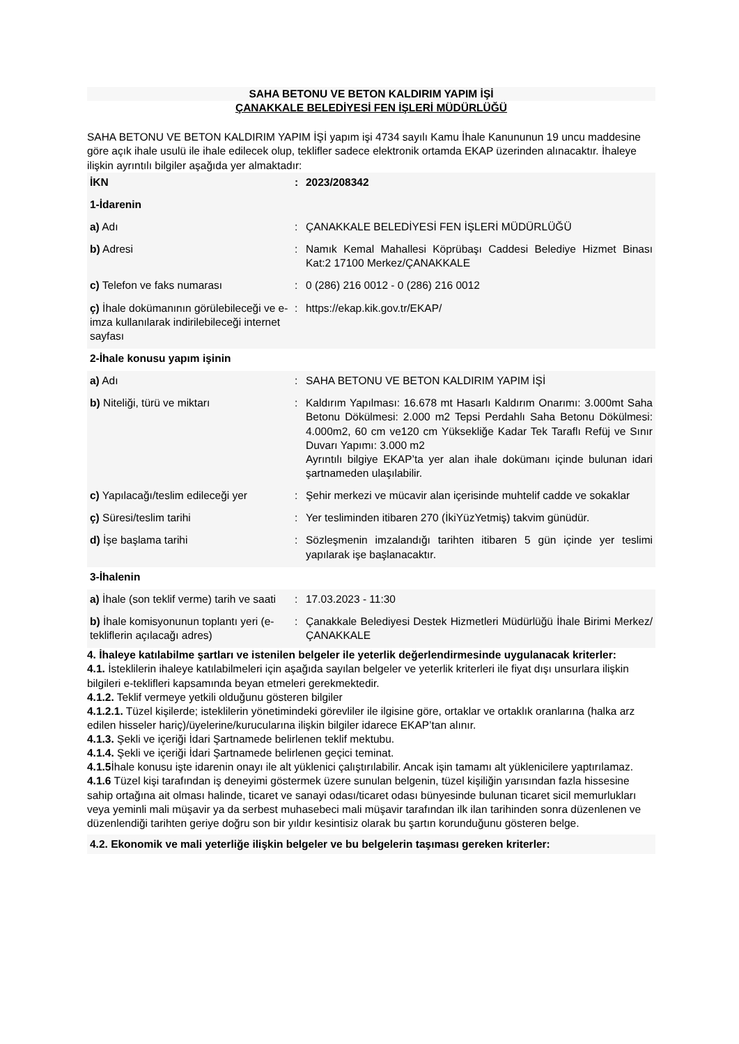SAHA BETONU VE BETON KALDIRIM YAPIM İŞİ
ÇANAKKALE BELEDİYESİ FEN İŞLERİ MÜDÜRLÜĞÜ
SAHA BETONU VE BETON KALDIRIM YAPIM İŞİ yapım işi 4734 sayılı Kamu İhale Kanununun 19 uncu maddesine göre açık ihale usulü ile ihale edilecek olup, teklifler sadece elektronik ortamda EKAP üzerinden alınacaktır. İhaleye ilişkin ayrıntılı bilgiler aşağıda yer almaktadır:
| İKN | : | 2023/208342 |
| 1-İdarenin | | |
| a) Adı | : | ÇANAKKALE BELEDİYESİ FEN İŞLERİ MÜDÜRLÜĞÜ |
| b) Adresi | : | Namık Kemal Mahallesi Köprübaşı Caddesi Belediye Hizmet Binası Kat:2 17100 Merkez/ÇANAKKALE |
| c) Telefon ve faks numarası | : | 0 (286) 216 0012 - 0 (286) 216 0012 |
| ç) İhale dokümanının görülebileceği ve e-imza kullanılarak indirilebileceği internet sayfası | : | https://ekap.kik.gov.tr/EKAP/ |
| 2-İhale konusu yapım işinin | | |
| a) Adı | : | SAHA BETONU VE BETON KALDIRIM YAPIM İŞİ |
| b) Niteliği, türü ve miktarı | : | Kaldırım Yapılması: 16.678 mt Hasarlı Kaldırım Onarımı: 3.000mt Saha Betonu Dökülmesi: 2.000 m2 Tepsi Perdahlı Saha Betonu Dökülmesi: 4.000m2, 60 cm ve120 cm Yüksekliğe Kadar Tek Taraflı Refüj ve Sınır Duvarı Yapımı: 3.000 m2 Ayrıntılı bilgiye EKAP’ta yer alan ihale dokümanı içinde bulunan idari şartnameden ulaşılabilir. |
| c) Yapılacağı/teslim edileceği yer | : | Şehir merkezi ve mücavir alan içerisinde muhtelif cadde ve sokaklar |
| ç) Süresi/teslim tarihi | : | Yer tesliminden itibaren 270 (İkiYüzYetmiş) takvim günüdür. |
| d) İşe başlama tarihi | : | Sözleşmenin imzalandığı tarihten itibaren 5 gün içinde yer teslimi yapılarak işe başlanacaktır. |
| 3-İhalenin | | |
| a) İhale (son teklif verme) tarih ve saati | : | 17.03.2023 - 11:30 |
| b) İhale komisyonunun toplantı yeri (e-tekliflerin açılacağı adres) | : | Çanakkale Belediyesi Destek Hizmetleri Müdürlüğü İhale Birimi Merkez/ÇANAKKALE |
4. İhaleye katılabilme şartları ve istenilen belgeler ile yeterlik değerlendirmesinde uygulanacak kriterler:
4.1. İsteklilerin ihaleye katılabilmeleri için aşağıda sayılan belgeler ve yeterlik kriterleri ile fiyat dışı unsurlara ilişkin bilgileri e-teklifleri kapsamında beyan etmeleri gerekmektedir.
4.1.2. Teklif vermeye yetkili olduğunu gösteren bilgiler
4.1.2.1. Tüzel kişilerde; isteklilerin yönetimindeki görevliler ile ilgisine göre, ortaklar ve ortaklık oranlarına (halka arz edilen hisseler hariç)/üyelerine/kurucularına ilişkin bilgiler idarece EKAP’tan alınır.
4.1.3. Şekli ve içeriği İdari Şartnamede belirlenen teklif mektubu.
4.1.4. Şekli ve içeriği İdari Şartnamede belirlenen geçici teminat.
4.1.5 İhale konusu işte idarenin onayı ile alt yüklenici çalıştırılabilir. Ancak işin tamamı alt yüklenicilere yaptırılamaz.
4.1.6 Tüzel kişi tarafından iş deneyimi göstermek üzere sunulan belgenin, tüzel kişiliğin yarısından fazla hissesine sahip ortağına ait olması halinde, ticaret ve sanayi odası/ticaret odası bünyesinde bulunan ticaret sicil memurlukları veya yeminli mali müşavir ya da serbest muhasebeci mali müşavir tarafından ilk ilan tarihinden sonra düzenlenen ve düzenlendiği tarihten geriye doğru son bir yıldır kesintisiz olarak bu şartın korunduğunu gösteren belge.
4.2. Ekonomik ve mali yeterliğe ilişkin belgeler ve bu belgelerin taşıması gereken kriterler: